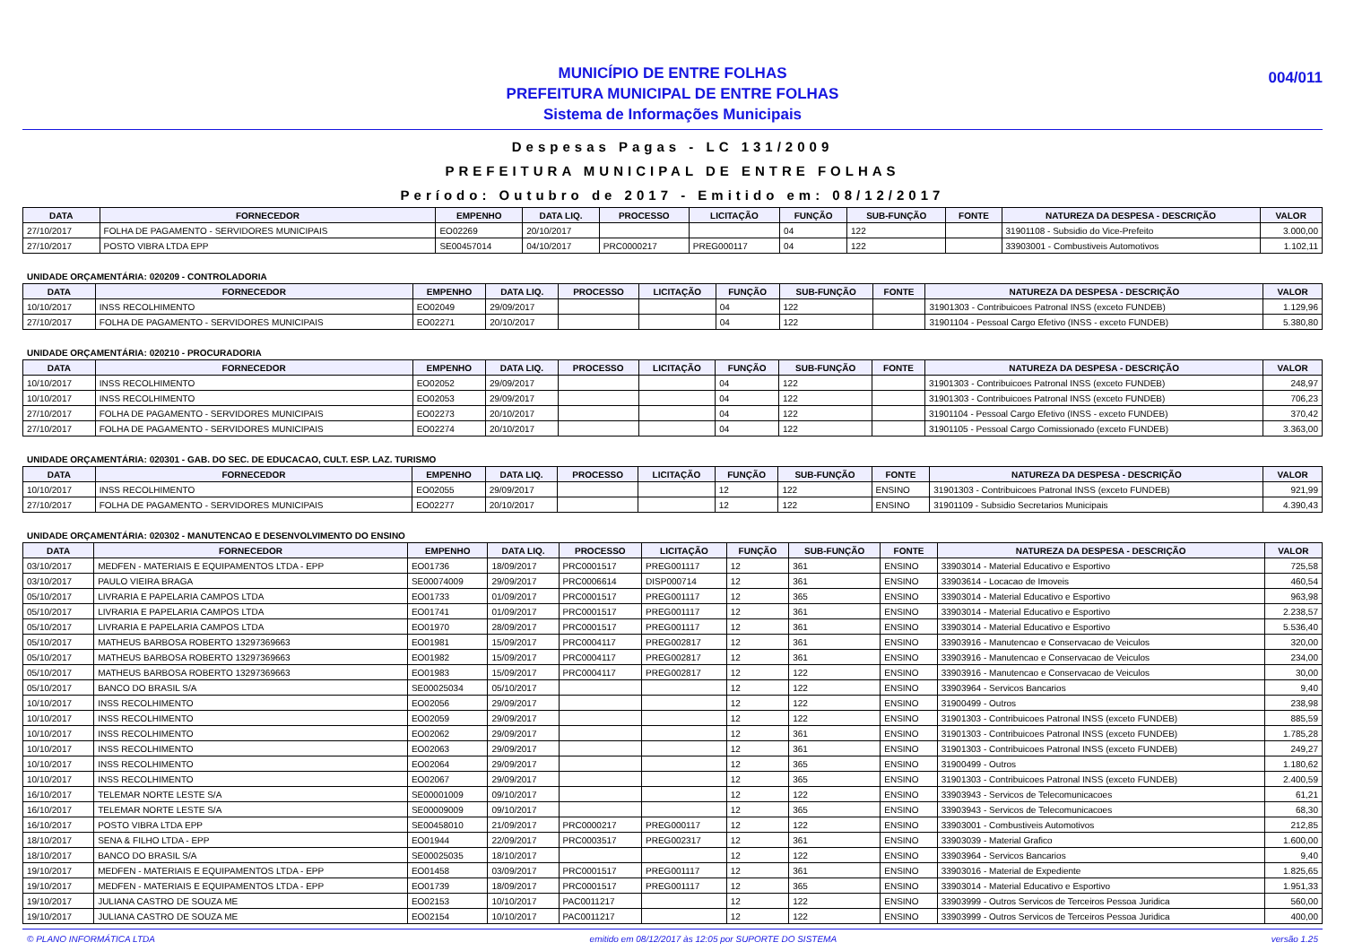MUNICÍPIO DE ENTRE FOLHAS
PREFEITURA MUNICIPAL DE ENTRE FOLHAS
Sistema de Informações Municipais
004/011
Despesas Pagas - LC 131/2009
PREFEITURA MUNICIPAL DE ENTRE FOLHAS
Período: Outubro de 2017 - Emitido em: 08/12/2017
| DATA | FORNECEDOR | EMPENHO | DATA LIQ. | PROCESSO | LICITAÇÃO | FUNÇÃO | SUB-FUNÇÃO | FONTE | NATUREZA DA DESPESA - DESCRIÇÃO | VALOR |
| --- | --- | --- | --- | --- | --- | --- | --- | --- | --- | --- |
| 27/10/2017 | FOLHA DE PAGAMENTO - SERVIDORES MUNICIPAIS | EO02269 | 20/10/2017 | | | 04 | 122 | | 31901108 - Subsidio do Vice-Prefeito | 3.000,00 |
| 27/10/2017 | POSTO VIBRA LTDA EPP | SE00457014 | 04/10/2017 | PRC0000217 | PREG000117 | 04 | 122 | | 33903001 - Combustiveis Automotivos | 1.102,11 |
UNIDADE ORÇAMENTÁRIA: 020209 - CONTROLADORIA
| DATA | FORNECEDOR | EMPENHO | DATA LIQ. | PROCESSO | LICITAÇÃO | FUNÇÃO | SUB-FUNÇÃO | FONTE | NATUREZA DA DESPESA - DESCRIÇÃO | VALOR |
| --- | --- | --- | --- | --- | --- | --- | --- | --- | --- | --- |
| 10/10/2017 | INSS RECOLHIMENTO | EO02049 | 29/09/2017 | | | 04 | 122 | | 31901303 - Contribuicoes Patronal INSS (exceto FUNDEB) | 1.129,96 |
| 27/10/2017 | FOLHA DE PAGAMENTO - SERVIDORES MUNICIPAIS | EO02271 | 20/10/2017 | | | 04 | 122 | | 31901104 - Pessoal Cargo Efetivo (INSS - exceto FUNDEB) | 5.380,80 |
UNIDADE ORÇAMENTÁRIA: 020210 - PROCURADORIA
| DATA | FORNECEDOR | EMPENHO | DATA LIQ. | PROCESSO | LICITAÇÃO | FUNÇÃO | SUB-FUNÇÃO | FONTE | NATUREZA DA DESPESA - DESCRIÇÃO | VALOR |
| --- | --- | --- | --- | --- | --- | --- | --- | --- | --- | --- |
| 10/10/2017 | INSS RECOLHIMENTO | EO02052 | 29/09/2017 | | | 04 | 122 | | 31901303 - Contribuicoes Patronal INSS (exceto FUNDEB) | 248,97 |
| 10/10/2017 | INSS RECOLHIMENTO | EO02053 | 29/09/2017 | | | 04 | 122 | | 31901303 - Contribuicoes Patronal INSS (exceto FUNDEB) | 706,23 |
| 27/10/2017 | FOLHA DE PAGAMENTO - SERVIDORES MUNICIPAIS | EO02273 | 20/10/2017 | | | 04 | 122 | | 31901104 - Pessoal Cargo Efetivo (INSS - exceto FUNDEB) | 370,42 |
| 27/10/2017 | FOLHA DE PAGAMENTO - SERVIDORES MUNICIPAIS | EO02274 | 20/10/2017 | | | 04 | 122 | | 31901105 - Pessoal Cargo Comissionado (exceto FUNDEB) | 3.363,00 |
UNIDADE ORÇAMENTÁRIA: 020301 - GAB. DO SEC. DE EDUCACAO, CULT. ESP. LAZ. TURISMO
| DATA | FORNECEDOR | EMPENHO | DATA LIQ. | PROCESSO | LICITAÇÃO | FUNÇÃO | SUB-FUNÇÃO | FONTE | NATUREZA DA DESPESA - DESCRIÇÃO | VALOR |
| --- | --- | --- | --- | --- | --- | --- | --- | --- | --- | --- |
| 10/10/2017 | INSS RECOLHIMENTO | EO02055 | 29/09/2017 | | | 12 | 122 | ENSINO | 31901303 - Contribuicoes Patronal INSS (exceto FUNDEB) | 921,99 |
| 27/10/2017 | FOLHA DE PAGAMENTO - SERVIDORES MUNICIPAIS | EO02277 | 20/10/2017 | | | 12 | 122 | ENSINO | 31901109 - Subsidio Secretarios Municipais | 4.390,43 |
UNIDADE ORÇAMENTÁRIA: 020302 - MANUTENCAO E DESENVOLVIMENTO DO ENSINO
| DATA | FORNECEDOR | EMPENHO | DATA LIQ. | PROCESSO | LICITAÇÃO | FUNÇÃO | SUB-FUNÇÃO | FONTE | NATUREZA DA DESPESA - DESCRIÇÃO | VALOR |
| --- | --- | --- | --- | --- | --- | --- | --- | --- | --- | --- |
| 03/10/2017 | MEDFEN - MATERIAIS E EQUIPAMENTOS LTDA - EPP | EO01736 | 18/09/2017 | PRC0001517 | PREG001117 | 12 | 361 | ENSINO | 33903014 - Material Educativo e Esportivo | 725,58 |
| 03/10/2017 | PAULO VIEIRA BRAGA | SE00074009 | 29/09/2017 | PRC0006614 | DISP000714 | 12 | 361 | ENSINO | 33903614 - Locacao de Imoveis | 460,54 |
| 05/10/2017 | LIVRARIA E PAPELARIA CAMPOS LTDA | EO01733 | 01/09/2017 | PRC0001517 | PREG001117 | 12 | 365 | ENSINO | 33903014 - Material Educativo e Esportivo | 963,98 |
| 05/10/2017 | LIVRARIA E PAPELARIA CAMPOS LTDA | EO01741 | 01/09/2017 | PRC0001517 | PREG001117 | 12 | 361 | ENSINO | 33903014 - Material Educativo e Esportivo | 2.238,57 |
| 05/10/2017 | LIVRARIA E PAPELARIA CAMPOS LTDA | EO01970 | 28/09/2017 | PRC0001517 | PREG001117 | 12 | 361 | ENSINO | 33903014 - Material Educativo e Esportivo | 5.536,40 |
| 05/10/2017 | MATHEUS BARBOSA ROBERTO 13297369663 | EO01981 | 15/09/2017 | PRC0004117 | PREG002817 | 12 | 361 | ENSINO | 33903916 - Manutencao e Conservacao de Veiculos | 320,00 |
| 05/10/2017 | MATHEUS BARBOSA ROBERTO 13297369663 | EO01982 | 15/09/2017 | PRC0004117 | PREG002817 | 12 | 361 | ENSINO | 33903916 - Manutencao e Conservacao de Veiculos | 234,00 |
| 05/10/2017 | MATHEUS BARBOSA ROBERTO 13297369663 | EO01983 | 15/09/2017 | PRC0004117 | PREG002817 | 12 | 122 | ENSINO | 33903916 - Manutencao e Conservacao de Veiculos | 30,00 |
| 05/10/2017 | BANCO DO BRASIL S/A | SE00025034 | 05/10/2017 | | | 12 | 122 | ENSINO | 33903964 - Servicos Bancarios | 9,40 |
| 10/10/2017 | INSS RECOLHIMENTO | EO02056 | 29/09/2017 | | | 12 | 122 | ENSINO | 31900499 - Outros | 238,98 |
| 10/10/2017 | INSS RECOLHIMENTO | EO02059 | 29/09/2017 | | | 12 | 122 | ENSINO | 31901303 - Contribuicoes Patronal INSS (exceto FUNDEB) | 885,59 |
| 10/10/2017 | INSS RECOLHIMENTO | EO02062 | 29/09/2017 | | | 12 | 361 | ENSINO | 31901303 - Contribuicoes Patronal INSS (exceto FUNDEB) | 1.785,28 |
| 10/10/2017 | INSS RECOLHIMENTO | EO02063 | 29/09/2017 | | | 12 | 361 | ENSINO | 31901303 - Contribuicoes Patronal INSS (exceto FUNDEB) | 249,27 |
| 10/10/2017 | INSS RECOLHIMENTO | EO02064 | 29/09/2017 | | | 12 | 365 | ENSINO | 31900499 - Outros | 1.180,62 |
| 10/10/2017 | INSS RECOLHIMENTO | EO02067 | 29/09/2017 | | | 12 | 365 | ENSINO | 31901303 - Contribuicoes Patronal INSS (exceto FUNDEB) | 2.400,59 |
| 16/10/2017 | TELEMAR NORTE LESTE S/A | SE00001009 | 09/10/2017 | | | 12 | 122 | ENSINO | 33903943 - Servicos de Telecomunicacoes | 61,21 |
| 16/10/2017 | TELEMAR NORTE LESTE S/A | SE00009009 | 09/10/2017 | | | 12 | 365 | ENSINO | 33903943 - Servicos de Telecomunicacoes | 68,30 |
| 16/10/2017 | POSTO VIBRA LTDA EPP | SE00458010 | 21/09/2017 | PRC0000217 | PREG000117 | 12 | 122 | ENSINO | 33903001 - Combustiveis Automotivos | 212,85 |
| 18/10/2017 | SENA & FILHO LTDA - EPP | EO01944 | 22/09/2017 | PRC0003517 | PREG002317 | 12 | 361 | ENSINO | 33903039 - Material Grafico | 1.600,00 |
| 18/10/2017 | BANCO DO BRASIL S/A | SE00025035 | 18/10/2017 | | | 12 | 122 | ENSINO | 33903964 - Servicos Bancarios | 9,40 |
| 19/10/2017 | MEDFEN - MATERIAIS E EQUIPAMENTOS LTDA - EPP | EO01458 | 03/09/2017 | PRC0001517 | PREG001117 | 12 | 361 | ENSINO | 33903016 - Material de Expediente | 1.825,65 |
| 19/10/2017 | MEDFEN - MATERIAIS E EQUIPAMENTOS LTDA - EPP | EO01739 | 18/09/2017 | PRC0001517 | PREG001117 | 12 | 365 | ENSINO | 33903014 - Material Educativo e Esportivo | 1.951,33 |
| 19/10/2017 | JULIANA CASTRO DE SOUZA ME | EO02153 | 10/10/2017 | PAC0011217 | | 12 | 122 | ENSINO | 33903999 - Outros Servicos de Terceiros Pessoa Juridica | 560,00 |
| 19/10/2017 | JULIANA CASTRO DE SOUZA ME | EO02154 | 10/10/2017 | PAC0011217 | | 12 | 122 | ENSINO | 33903999 - Outros Servicos de Terceiros Pessoa Juridica | 400,00 |
© PLANO INFORMÁTICA LTDA emitido em 08/12/2017 às 12:05 por SUPORTE DO SISTEMA versão 1.25